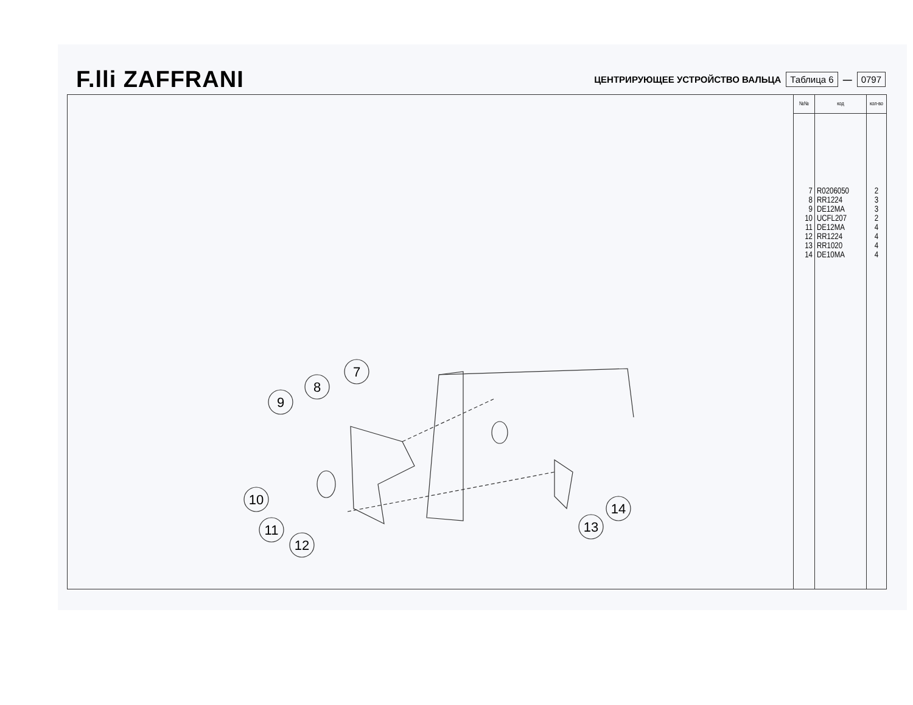F.lli ZAFFRANI
ЦЕНТРИРУЮЩЕЕ УСТРОЙСТВО ВАЛЬЦА Таблица 6 — 0797
7
8
9
10
11
12
14
13
| №№ | код | кол-во |
| --- | --- | --- |
| 7 8 9 10 11 12 13 14 | R0206050 RR1224 DE12MA UCFL207 DE12MA RR1224 RR1020 DE10MA | 2 3 3 2 4 4 4 4 |